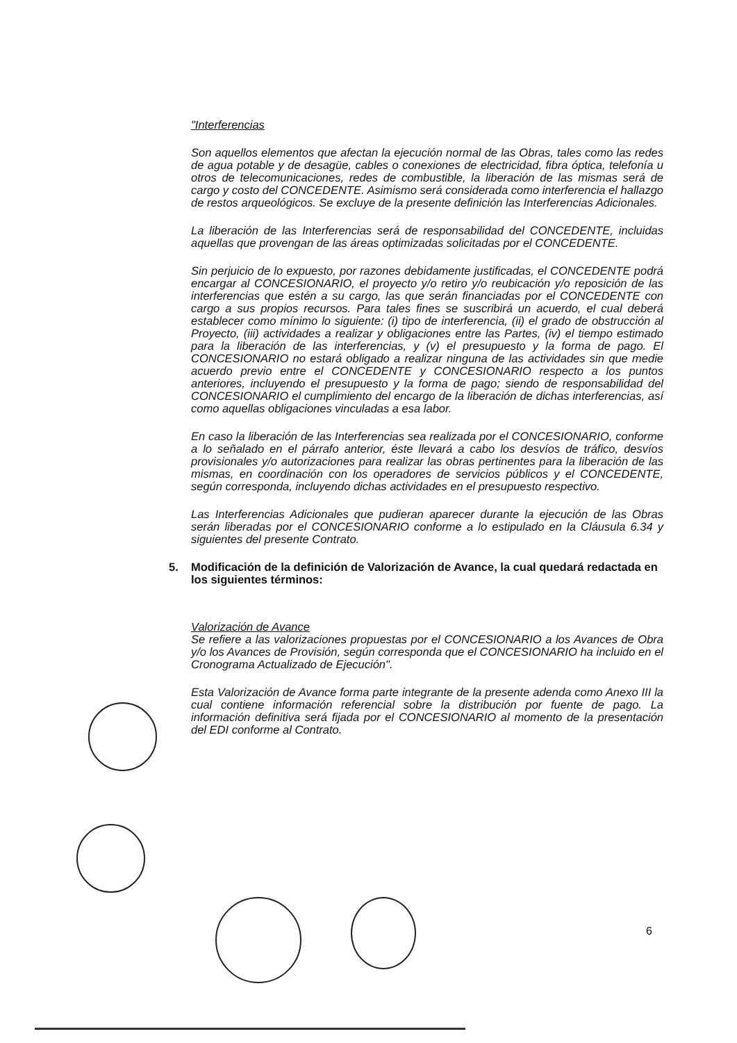"Interferencias
Son aquellos elementos que afectan la ejecución normal de las Obras, tales como las redes de agua potable y de desagüe, cables o conexiones de electricidad, fibra óptica, telefonía u otros de telecomunicaciones, redes de combustible, la liberación de las mismas será de cargo y costo del CONCEDENTE. Asimismo será considerada como interferencia el hallazgo de restos arqueológicos. Se excluye de la presente definición las Interferencias Adicionales.
La liberación de las Interferencias será de responsabilidad del CONCEDENTE, incluidas aquellas que provengan de las áreas optimizadas solicitadas por el CONCEDENTE.
Sin perjuicio de lo expuesto, por razones debidamente justificadas, el CONCEDENTE podrá encargar al CONCESIONARIO, el proyecto y/o retiro y/o reubicación y/o reposición de las interferencias que estén a su cargo, las que serán financiadas por el CONCEDENTE con cargo a sus propios recursos. Para tales fines se suscribirá un acuerdo, el cual deberá establecer como mínimo lo siguiente: (i) tipo de interferencia, (ii) el grado de obstrucción al Proyecto, (iii) actividades a realizar y obligaciones entre las Partes, (iv) el tiempo estimado para la liberación de las interferencias, y (v) el presupuesto y la forma de pago. El CONCESIONARIO no estará obligado a realizar ninguna de las actividades sin que medie acuerdo previo entre el CONCEDENTE y CONCESIONARIO respecto a los puntos anteriores, incluyendo el presupuesto y la forma de pago; siendo de responsabilidad del CONCESIONARIO el cumplimiento del encargo de la liberación de dichas interferencias, así como aquellas obligaciones vinculadas a esa labor.
En caso la liberación de las Interferencias sea realizada por el CONCESIONARIO, conforme a lo señalado en el párrafo anterior, éste llevará a cabo los desvíos de tráfico, desvíos provisionales y/o autorizaciones para realizar las obras pertinentes para la liberación de las mismas, en coordinación con los operadores de servicios públicos y el CONCEDENTE, según corresponda, incluyendo dichas actividades en el presupuesto respectivo.
Las Interferencias Adicionales que pudieran aparecer durante la ejecución de las Obras serán liberadas por el CONCESIONARIO conforme a lo estipulado en la Cláusula 6.34 y siguientes del presente Contrato.
5. Modificación de la definición de Valorización de Avance, la cual quedará redactada en los siguientes términos:
Valorización de Avance
Se refiere a las valorizaciones propuestas por el CONCESIONARIO a los Avances de Obra y/o los Avances de Provisión, según corresponda que el CONCESIONARIO ha incluido en el Cronograma Actualizado de Ejecución".
Esta Valorización de Avance forma parte integrante de la presente adenda como Anexo III la cual contiene información referencial sobre la distribución por fuente de pago. La información definitiva será fijada por el CONCESIONARIO al momento de la presentación del EDI conforme al Contrato.
6